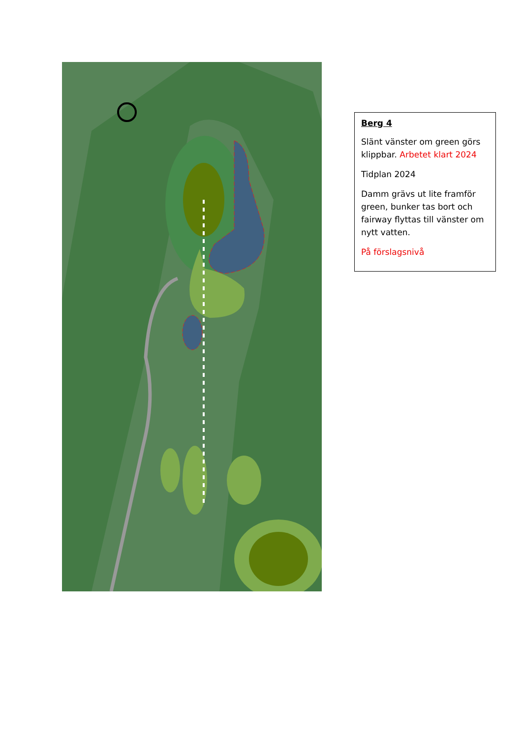Berg 4
Slänt vänster om green görs klippbar. Arbetet klart 2024
Tidplan 2024
Damm grävs ut lite framför green, bunker tas bort och fairway flyttas till vänster om nytt vatten.
På förslagsnivå